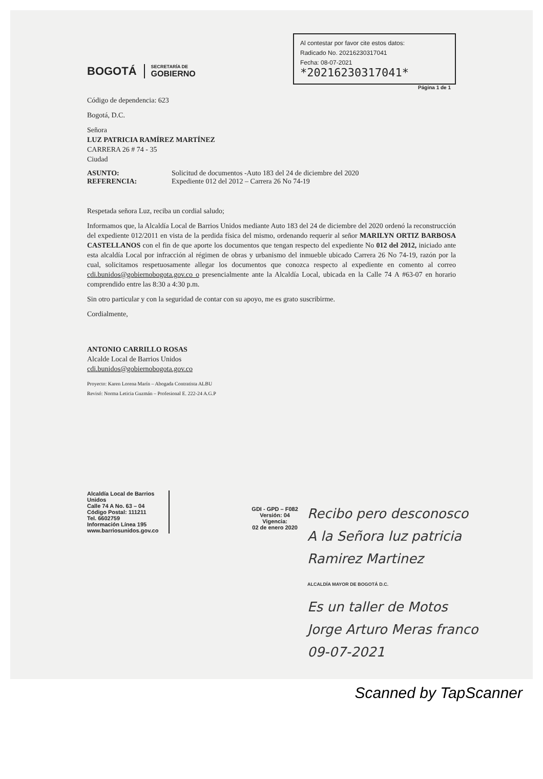BOGOTÁ
SECRETARÍA DE
GOBIERNO
Al contestar por favor cite estos datos:
Radicado No. 20216230317041
Fecha: 08-07-2021
*20216230317041*
Página 1 de 1
Código de dependencia: 623
Bogotá, D.C.
Señora
LUZ PATRICIA RAMÍREZ MARTÍNEZ
CARRERA 26 # 74 - 35
Ciudad
ASUNTO: Solicitud de documentos -Auto 183 del 24 de diciembre del 2020
REFERENCIA: Expediente 012 del 2012 – Carrera 26 No 74-19
Respetada señora Luz, reciba un cordial saludo;
Informamos que, la Alcaldía Local de Barrios Unidos mediante Auto 183 del 24 de diciembre del 2020 ordenó la reconstrucción del expediente 012/2011 en vista de la perdida física del mismo, ordenando requerir al señor MARILYN ORTIZ BARBOSA CASTELLANOS con el fin de que aporte los documentos que tengan respecto del expediente No 012 del 2012, iniciado ante esta alcaldía Local por infracción al régimen de obras y urbanismo del inmueble ubicado Carrera 26 No 74-19, razón por la cual, solicitamos respetuosamente allegar los documentos que conozca respecto al expediente en comento al correo cdi.bunidos@gobiernobogota.gov.co o presencialmente ante la Alcaldía Local, ubicada en la Calle 74 A #63-07 en horario comprendido entre las 8:30 a 4:30 p.m.
Sin otro particular y con la seguridad de contar con su apoyo, me es grato suscribirme.
Cordialmente,
ANTONIO CARRILLO ROSAS
Alcalde Local de Barrios Unidos
cdi.bunidos@gobiernobogota.gov.co
Proyecto: Karen Lorena Marín – Abogada Contratista ALBU
Revisó: Norma Leticia Guzmán – Profesional E. 222-24 A.G.P
Alcaldía Local de Barrios
Unidos
Calle 74 A No. 63 – 04
Código Postal: 111211
Tel. 6602759
Información Línea 195
www.barriosunidos.gov.co
GDI - GPD – F082
Versión: 04
Vigencia:
02 de enero 2020
Recibo pero desconosco
A la Señora luz patricia
Ramirez Martinez
ALCALDÍA MAYOR DE BOGOTÁ D.C.
Es un taller de Motos
Jorge Arturo Meras franco
09-07-2021
Scanned by TapScanner